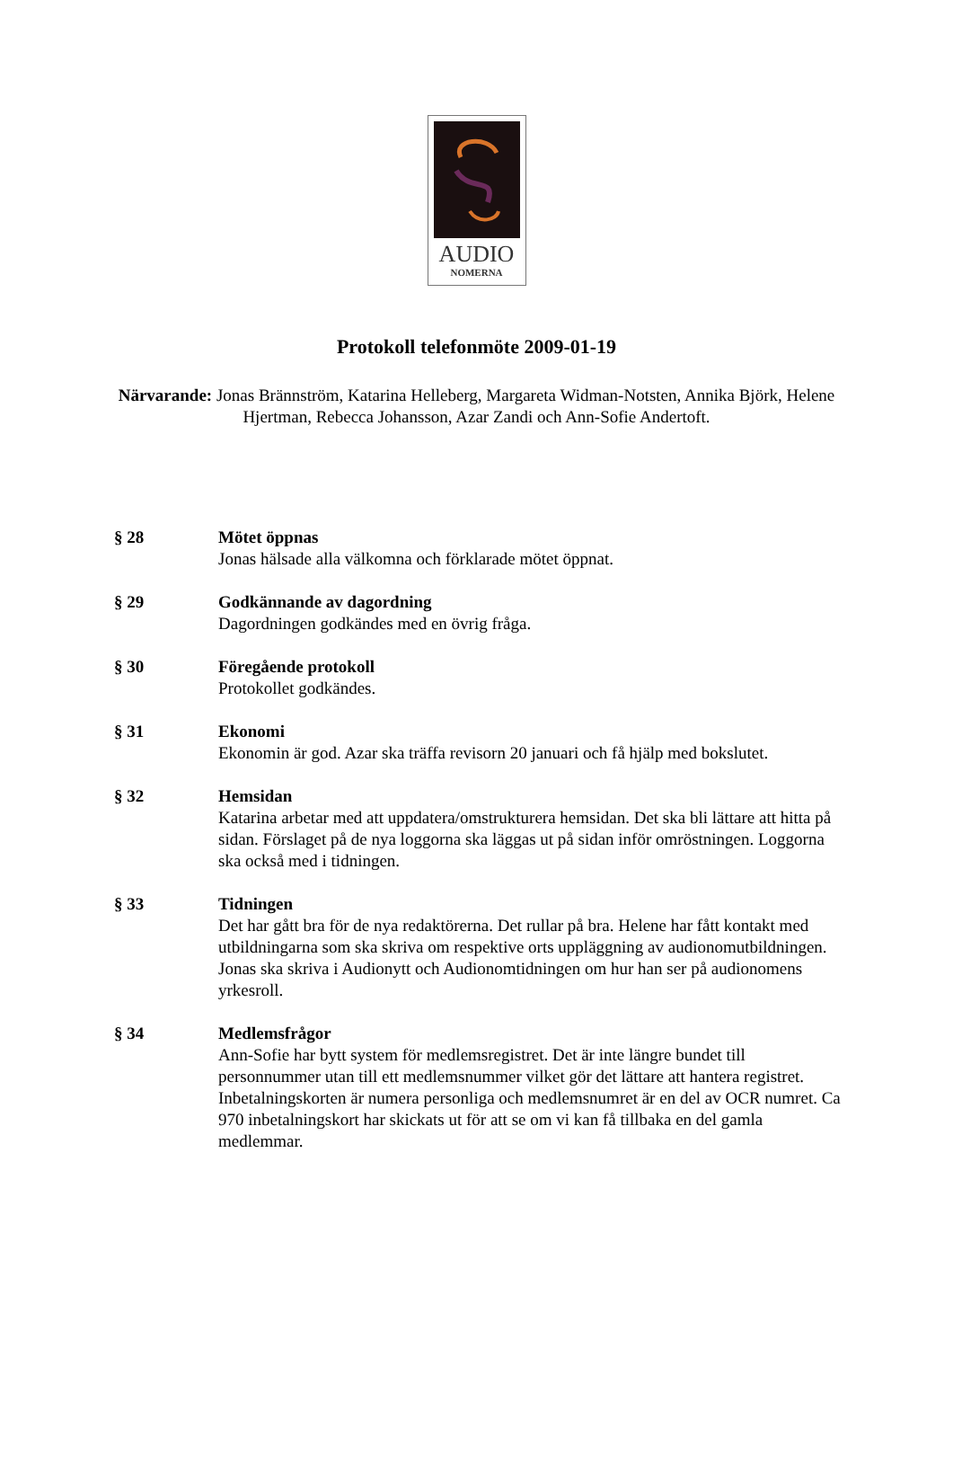AUDIO
NOMERNA
Protokoll telefonmöte 2009-01-19
Närvarande: Jonas Brännström, Katarina Helleberg, Margareta Widman-Notsten, Annika Björk, Helene Hjertman, Rebecca Johansson, Azar Zandi och Ann-Sofie Andertoft.
§ 28 Mötet öppnas
Jonas hälsade alla välkomna och förklarade mötet öppnat.
§ 29 Godkännande av dagordning
Dagordningen godkändes med en övrig fråga.
§ 30 Föregående protokoll
Protokollet godkändes.
§ 31 Ekonomi
Ekonomin är god. Azar ska träffa revisorn 20 januari och få hjälp med bokslutet.
§ 32 Hemsidan
Katarina arbetar med att uppdatera/omstrukturera hemsidan. Det ska bli lättare att hitta på sidan. Förslaget på de nya loggorna ska läggas ut på sidan inför omröstningen. Loggorna ska också med i tidningen.
§ 33 Tidningen
Det har gått bra för de nya redaktörerna. Det rullar på bra. Helene har fått kontakt med utbildningarna som ska skriva om respektive orts uppläggning av audionomutbildningen. Jonas ska skriva i Audionytt och Audionomtidningen om hur han ser på audionomens yrkesroll.
§ 34 Medlemsfrågor
Ann-Sofie har bytt system för medlemsregistret. Det är inte längre bundet till personnummer utan till ett medlemsnummer vilket gör det lättare att hantera registret. Inbetalningskorten är numera personliga och medlemsnumret är en del av OCR numret. Ca 970 inbetalningskort har skickats ut för att se om vi kan få tillbaka en del gamla medlemmar.